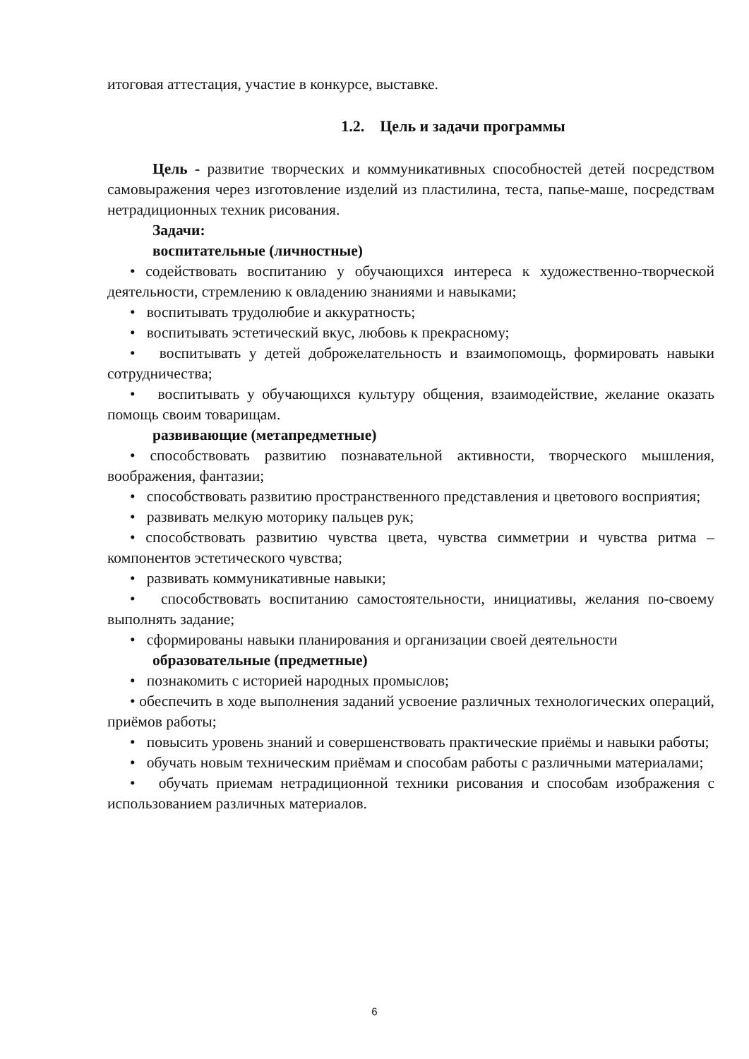итоговая аттестация, участие в конкурсе, выставке.
1.2. Цель и задачи программы
Цель - развитие творческих и коммуникативных способностей детей посредством самовыражения через изготовление изделий из пластилина, теста, папье-маше, посредствам нетрадиционных техник рисования.
Задачи:
воспитательные (личностные)
• содействовать воспитанию у обучающихся интереса к художественно-творческой деятельности, стремлению к овладению знаниями и навыками;
• воспитывать трудолюбие и аккуратность;
• воспитывать эстетический вкус, любовь к прекрасному;
• воспитывать у детей доброжелательность и взаимопомощь, формировать навыки сотрудничества;
• воспитывать у обучающихся культуру общения, взаимодействие, желание оказать помощь своим товарищам.
развивающие (метапредметные)
• способствовать развитию познавательной активности, творческого мышления, воображения, фантазии;
• способствовать развитию пространственного представления и цветового восприятия;
• развивать мелкую моторику пальцев рук;
• способствовать развитию чувства цвета, чувства симметрии и чувства ритма – компонентов эстетического чувства;
• развивать коммуникативные навыки;
• способствовать воспитанию самостоятельности, инициативы, желания по-своему выполнять задание;
• сформированы навыки планирования и организации своей деятельности
образовательные (предметные)
• познакомить с историей народных промыслов;
• обеспечить в ходе выполнения заданий усвоение различных технологических операций, приёмов работы;
• повысить уровень знаний и совершенствовать практические приёмы и навыки работы;
• обучать новым техническим приёмам и способам работы с различными материалами;
• обучать приемам нетрадиционной техники рисования и способам изображения с использованием различных материалов.
6